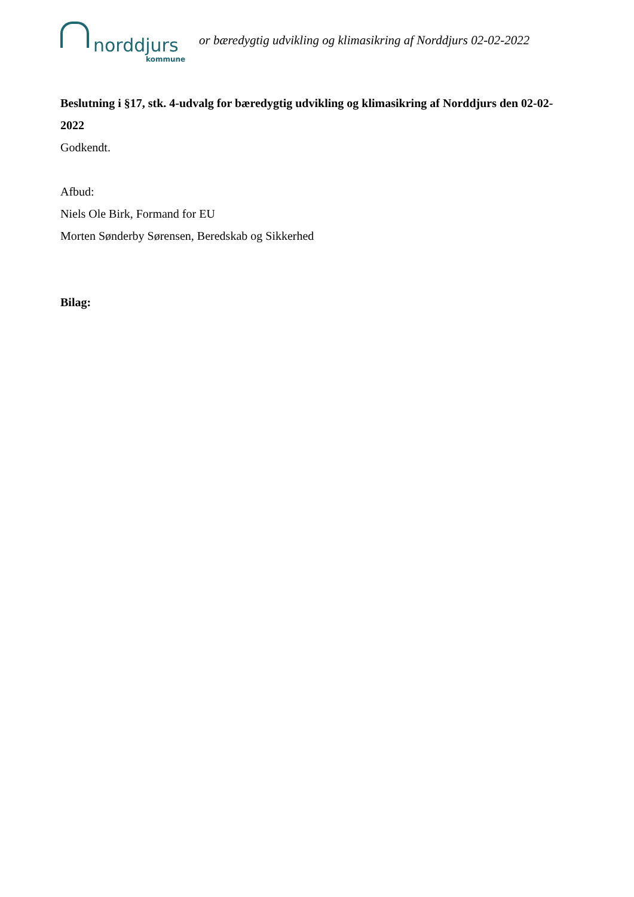norddjurs
kommune
or bæredygtig udvikling og klimasikring af Norddjurs 02-02-2022
Beslutning i §17, stk. 4-udvalg for bæredygtig udvikling og klimasikring af Norddjurs den 02-02-2022
Godkendt.
Afbud:
Niels Ole Birk, Formand for EU
Morten Sønderby Sørensen, Beredskab og Sikkerhed
Bilag: